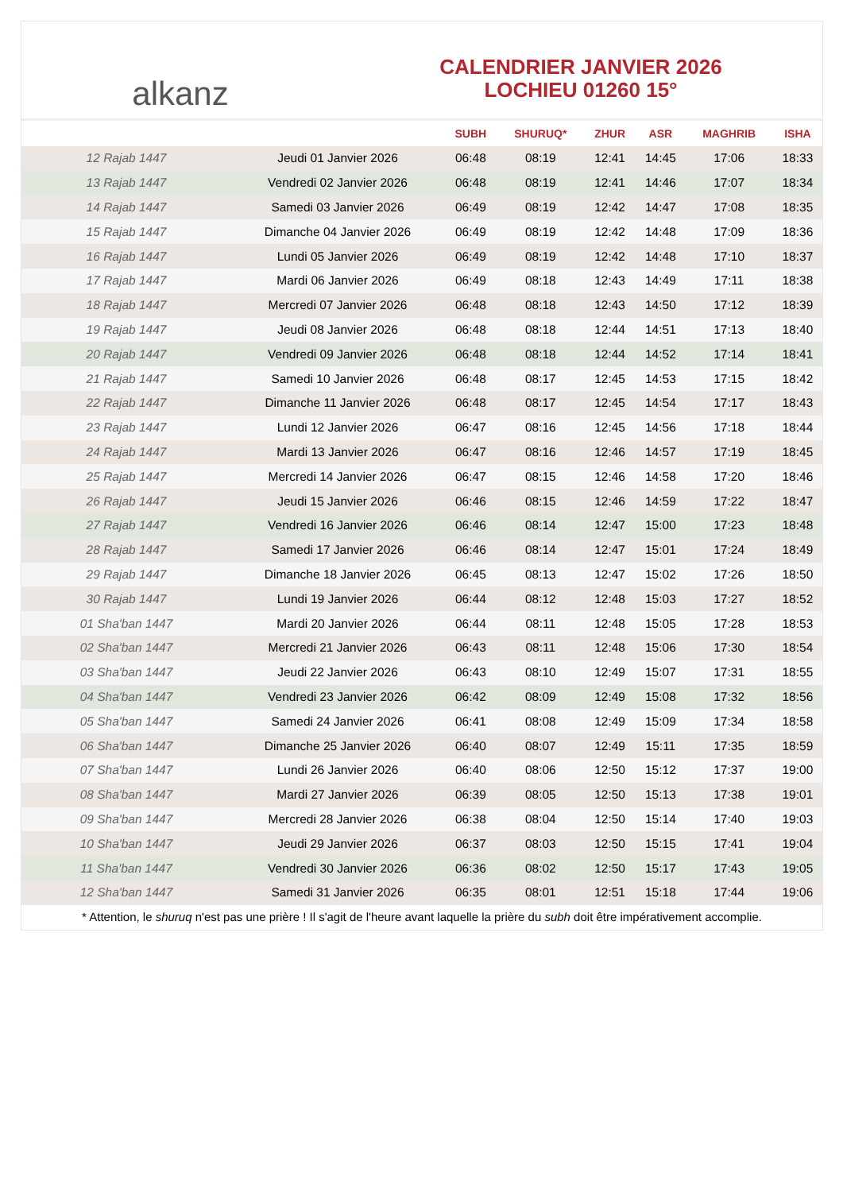alkanz
CALENDRIER JANVIER 2026
LOCHIEU 01260 15°
| | | SUBH | SHURUQ* | ZHUR | ASR | MAGHRIB | ISHA |
| --- | --- | --- | --- | --- | --- | --- | --- |
| 12 Rajab 1447 | Jeudi 01 Janvier 2026 | 06:48 | 08:19 | 12:41 | 14:45 | 17:06 | 18:33 |
| 13 Rajab 1447 | Vendredi 02 Janvier 2026 | 06:48 | 08:19 | 12:41 | 14:46 | 17:07 | 18:34 |
| 14 Rajab 1447 | Samedi 03 Janvier 2026 | 06:49 | 08:19 | 12:42 | 14:47 | 17:08 | 18:35 |
| 15 Rajab 1447 | Dimanche 04 Janvier 2026 | 06:49 | 08:19 | 12:42 | 14:48 | 17:09 | 18:36 |
| 16 Rajab 1447 | Lundi 05 Janvier 2026 | 06:49 | 08:19 | 12:42 | 14:48 | 17:10 | 18:37 |
| 17 Rajab 1447 | Mardi 06 Janvier 2026 | 06:49 | 08:18 | 12:43 | 14:49 | 17:11 | 18:38 |
| 18 Rajab 1447 | Mercredi 07 Janvier 2026 | 06:48 | 08:18 | 12:43 | 14:50 | 17:12 | 18:39 |
| 19 Rajab 1447 | Jeudi 08 Janvier 2026 | 06:48 | 08:18 | 12:44 | 14:51 | 17:13 | 18:40 |
| 20 Rajab 1447 | Vendredi 09 Janvier 2026 | 06:48 | 08:18 | 12:44 | 14:52 | 17:14 | 18:41 |
| 21 Rajab 1447 | Samedi 10 Janvier 2026 | 06:48 | 08:17 | 12:45 | 14:53 | 17:15 | 18:42 |
| 22 Rajab 1447 | Dimanche 11 Janvier 2026 | 06:48 | 08:17 | 12:45 | 14:54 | 17:17 | 18:43 |
| 23 Rajab 1447 | Lundi 12 Janvier 2026 | 06:47 | 08:16 | 12:45 | 14:56 | 17:18 | 18:44 |
| 24 Rajab 1447 | Mardi 13 Janvier 2026 | 06:47 | 08:16 | 12:46 | 14:57 | 17:19 | 18:45 |
| 25 Rajab 1447 | Mercredi 14 Janvier 2026 | 06:47 | 08:15 | 12:46 | 14:58 | 17:20 | 18:46 |
| 26 Rajab 1447 | Jeudi 15 Janvier 2026 | 06:46 | 08:15 | 12:46 | 14:59 | 17:22 | 18:47 |
| 27 Rajab 1447 | Vendredi 16 Janvier 2026 | 06:46 | 08:14 | 12:47 | 15:00 | 17:23 | 18:48 |
| 28 Rajab 1447 | Samedi 17 Janvier 2026 | 06:46 | 08:14 | 12:47 | 15:01 | 17:24 | 18:49 |
| 29 Rajab 1447 | Dimanche 18 Janvier 2026 | 06:45 | 08:13 | 12:47 | 15:02 | 17:26 | 18:50 |
| 30 Rajab 1447 | Lundi 19 Janvier 2026 | 06:44 | 08:12 | 12:48 | 15:03 | 17:27 | 18:52 |
| 01 Sha'ban 1447 | Mardi 20 Janvier 2026 | 06:44 | 08:11 | 12:48 | 15:05 | 17:28 | 18:53 |
| 02 Sha'ban 1447 | Mercredi 21 Janvier 2026 | 06:43 | 08:11 | 12:48 | 15:06 | 17:30 | 18:54 |
| 03 Sha'ban 1447 | Jeudi 22 Janvier 2026 | 06:43 | 08:10 | 12:49 | 15:07 | 17:31 | 18:55 |
| 04 Sha'ban 1447 | Vendredi 23 Janvier 2026 | 06:42 | 08:09 | 12:49 | 15:08 | 17:32 | 18:56 |
| 05 Sha'ban 1447 | Samedi 24 Janvier 2026 | 06:41 | 08:08 | 12:49 | 15:09 | 17:34 | 18:58 |
| 06 Sha'ban 1447 | Dimanche 25 Janvier 2026 | 06:40 | 08:07 | 12:49 | 15:11 | 17:35 | 18:59 |
| 07 Sha'ban 1447 | Lundi 26 Janvier 2026 | 06:40 | 08:06 | 12:50 | 15:12 | 17:37 | 19:00 |
| 08 Sha'ban 1447 | Mardi 27 Janvier 2026 | 06:39 | 08:05 | 12:50 | 15:13 | 17:38 | 19:01 |
| 09 Sha'ban 1447 | Mercredi 28 Janvier 2026 | 06:38 | 08:04 | 12:50 | 15:14 | 17:40 | 19:03 |
| 10 Sha'ban 1447 | Jeudi 29 Janvier 2026 | 06:37 | 08:03 | 12:50 | 15:15 | 17:41 | 19:04 |
| 11 Sha'ban 1447 | Vendredi 30 Janvier 2026 | 06:36 | 08:02 | 12:50 | 15:17 | 17:43 | 19:05 |
| 12 Sha'ban 1447 | Samedi 31 Janvier 2026 | 06:35 | 08:01 | 12:51 | 15:18 | 17:44 | 19:06 |
* Attention, le shuruq n'est pas une prière ! Il s'agit de l'heure avant laquelle la prière du subh doit être impérativement accomplie.